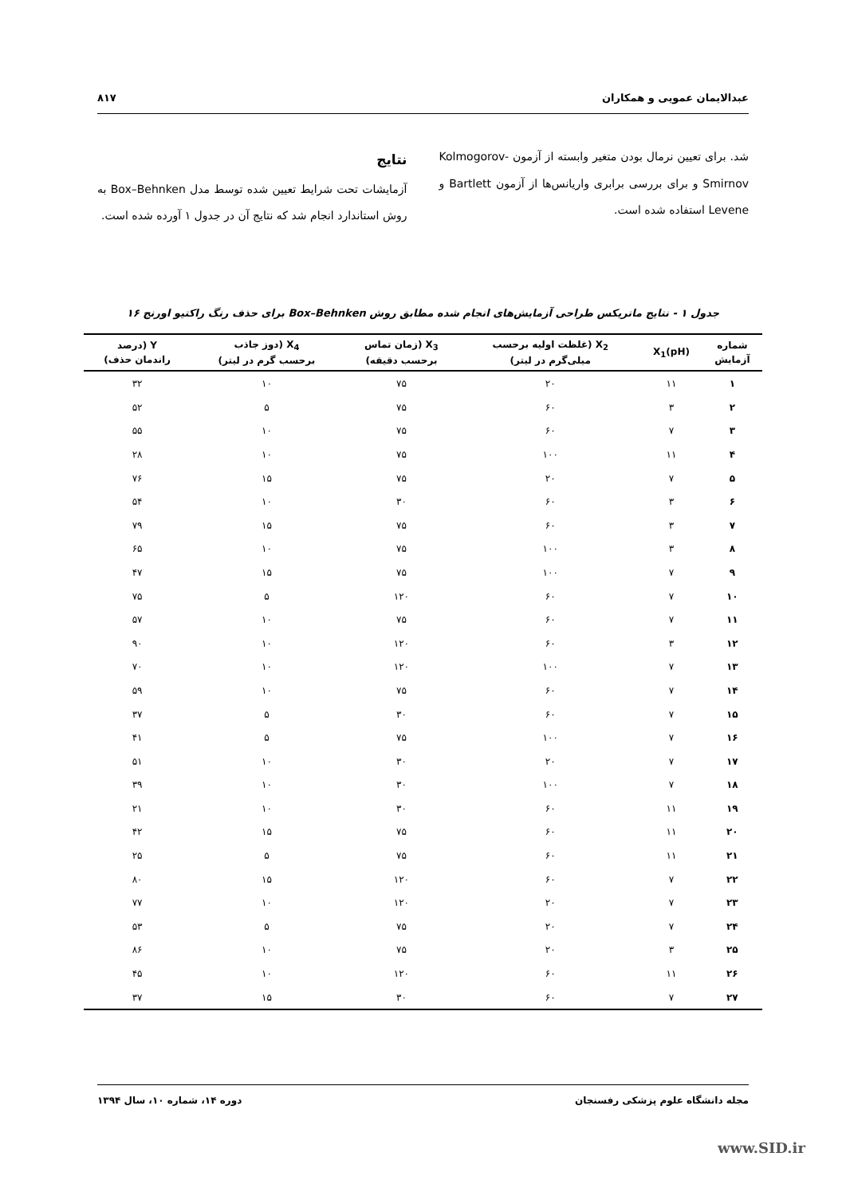عبدالایمان عمویی و همکاران ۸۱۷
شد. برای تعیین نرمال بودن متغیر وابسته از آزمون Kolmogorov-Smirnov و برای بررسی برابری واریانس‌ها از آزمون Bartlett و Levene استفاده شده است.
نتایج
آزمایشات تحت شرایط تعیین شده توسط مدل Box–Behnken به روش استاندارد انجام شد که نتایج آن در جدول ۱ آورده شده است.
جدول ۱ - نتایج ماتریکس طراحی آزمایش‌های انجام شده مطابق روش Box–Behnken برای حذف رنگ راکتیو اورنج ۱۶
| شماره آزمایش | X<sub>1</sub>(pH) | X<sub>2</sub> (غلظت اولیه برحسب میلی‌گرم در لیتر) | X<sub>3</sub> (زمان تماس برحسب دقیقه) | X<sub>4</sub> (دوز جاذب برحسب گرم در لیتر) | Y (درصد راندمان حذف) |
| --- | --- | --- | --- | --- | --- |
| ۱ | ۱۱ | ۲۰ | ۷۵ | ۱۰ | ۳۲ |
| ۲ | ۳ | ۶۰ | ۷۵ | ۵ | ۵۲ |
| ۳ | ۷ | ۶۰ | ۷۵ | ۱۰ | ۵۵ |
| ۴ | ۱۱ | ۱۰۰ | ۷۵ | ۱۰ | ۲۸ |
| ۵ | ۷ | ۲۰ | ۷۵ | ۱۵ | ۷۶ |
| ۶ | ۳ | ۶۰ | ۳۰ | ۱۰ | ۵۴ |
| ۷ | ۳ | ۶۰ | ۷۵ | ۱۵ | ۷۹ |
| ۸ | ۳ | ۱۰۰ | ۷۵ | ۱۰ | ۶۵ |
| ۹ | ۷ | ۱۰۰ | ۷۵ | ۱۵ | ۴۷ |
| ۱۰ | ۷ | ۶۰ | ۱۲۰ | ۵ | ۷۵ |
| ۱۱ | ۷ | ۶۰ | ۷۵ | ۱۰ | ۵۷ |
| ۱۲ | ۳ | ۶۰ | ۱۲۰ | ۱۰ | ۹۰ |
| ۱۳ | ۷ | ۱۰۰ | ۱۲۰ | ۱۰ | ۷۰ |
| ۱۴ | ۷ | ۶۰ | ۷۵ | ۱۰ | ۵۹ |
| ۱۵ | ۷ | ۶۰ | ۳۰ | ۵ | ۳۷ |
| ۱۶ | ۷ | ۱۰۰ | ۷۵ | ۵ | ۴۱ |
| ۱۷ | ۷ | ۲۰ | ۳۰ | ۱۰ | ۵۱ |
| ۱۸ | ۷ | ۱۰۰ | ۳۰ | ۱۰ | ۳۹ |
| ۱۹ | ۱۱ | ۶۰ | ۳۰ | ۱۰ | ۲۱ |
| ۲۰ | ۱۱ | ۶۰ | ۷۵ | ۱۵ | ۴۲ |
| ۲۱ | ۱۱ | ۶۰ | ۷۵ | ۵ | ۲۵ |
| ۲۲ | ۷ | ۶۰ | ۱۲۰ | ۱۵ | ۸۰ |
| ۲۳ | ۷ | ۲۰ | ۱۲۰ | ۱۰ | ۷۷ |
| ۲۴ | ۷ | ۲۰ | ۷۵ | ۵ | ۵۳ |
| ۲۵ | ۳ | ۲۰ | ۷۵ | ۱۰ | ۸۶ |
| ۲۶ | ۱۱ | ۶۰ | ۱۲۰ | ۱۰ | ۴۵ |
| ۲۷ | ۷ | ۶۰ | ۳۰ | ۱۵ | ۳۷ |
مجله دانشگاه علوم پزشکی رفسنجان دوره ۱۴، شماره ۱۰، سال ۱۳۹۴
www.SID.ir